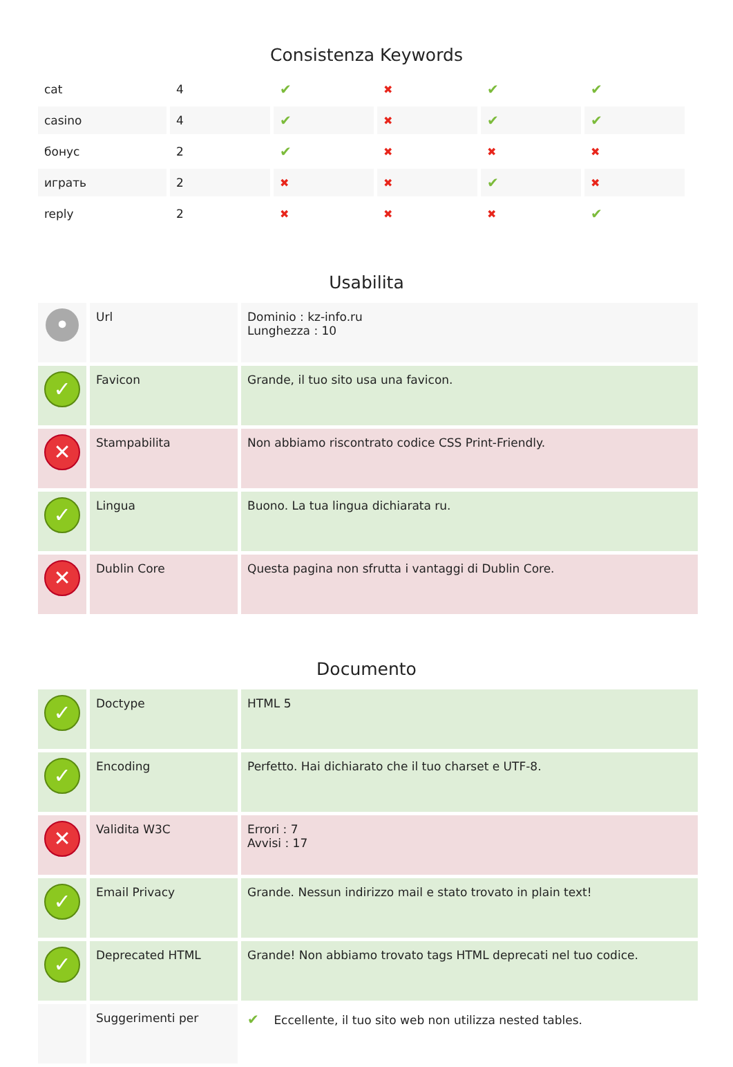Consistenza Keywords
| cat | 4 | ✔ | ✖ | ✔ | ✔ |
| casino | 4 | ✔ | ✖ | ✔ | ✔ |
| бонус | 2 | ✔ | ✖ | ✖ | ✖ |
| играть | 2 | ✖ | ✖ | ✔ | ✖ |
| reply | 2 | ✖ | ✖ | ✖ | ✔ |
Usabilita
| • | Url | Dominio : kz-info.ru Lunghezza : 10 |
| ✓ | Favicon | Grande, il tuo sito usa una favicon. |
| ✕ | Stampabilita | Non abbiamo riscontrato codice CSS Print-Friendly. |
| ✓ | Lingua | Buono. La tua lingua dichiarata ru. |
| ✕ | Dublin Core | Questa pagina non sfrutta i vantaggi di Dublin Core. |
Documento
| ✓ | Doctype | HTML 5 |
| ✓ | Encoding | Perfetto. Hai dichiarato che il tuo charset e UTF-8. |
| ✕ | Validita W3C | Errori : 7 Avvisi : 17 |
| ✓ | Email Privacy | Grande. Nessun indirizzo mail e stato trovato in plain text! |
| ✓ | Deprecated HTML | Grande! Non abbiamo trovato tags HTML deprecati nel tuo codice. |
| | Suggerimenti per | ✔ Eccellente, il tuo sito web non utilizza nested tables. |